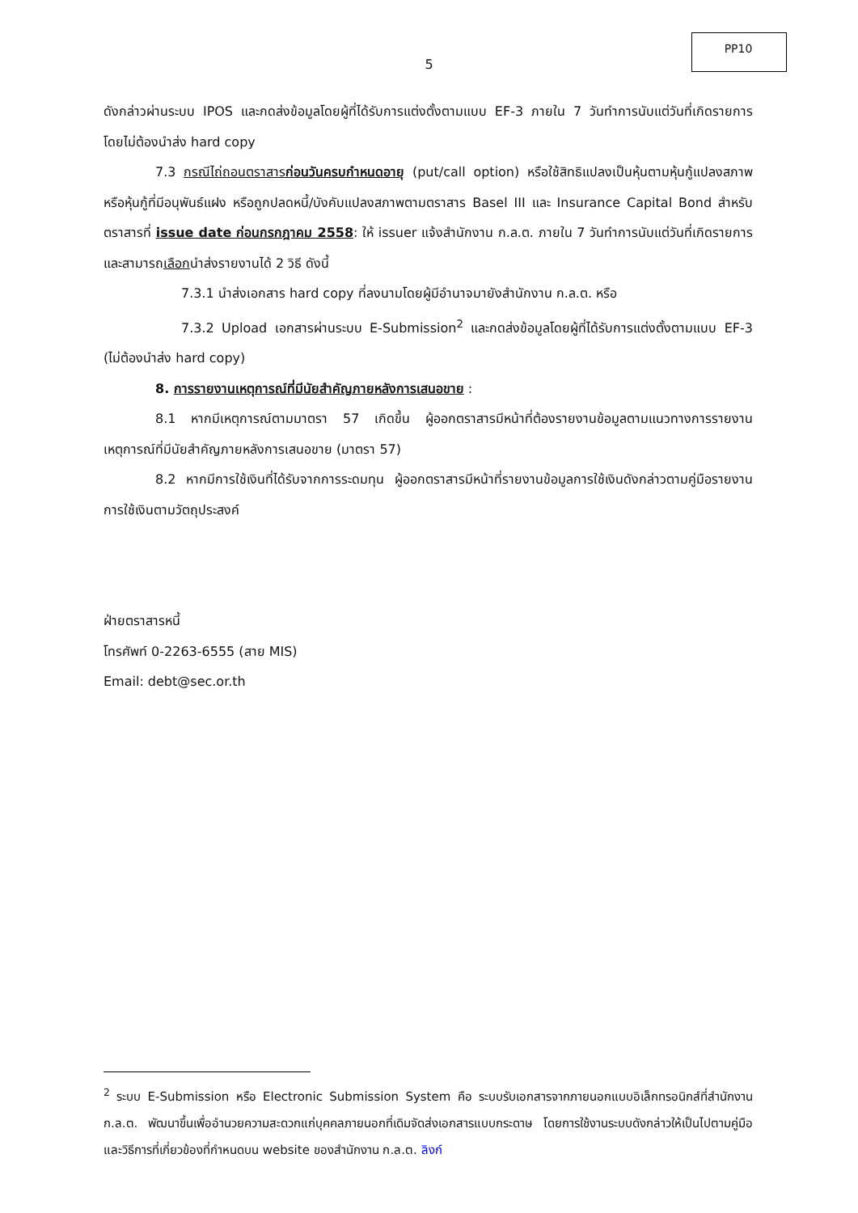PP10
5
ดังกล่าวผ่านระบบ IPOS และกดส่งข้อมูลโดยผู้ที่ได้รับการแต่งตั้งตามแบบ EF-3 ภายใน 7 วันทำการนับแต่วันที่เกิดรายการ โดยไม่ต้องนำส่ง hard copy
7.3 กรณีไถ่ถอนตราสารก่อนวันครบกำหนดอายุ (put/call option) หรือใช้สิทธิแปลงเป็นหุ้นตามหุ้นกู้แปลงสภาพหรือหุ้นกู้ที่มีอนุพันธ์แฝง หรือถูกปลดหนี้/บังคับแปลงสภาพตามตราสาร Basel III และ Insurance Capital Bond สำหรับตราสารที่ issue date ก่อนกรกฎาคม 2558: ให้ issuer แจ้งสำนักงาน ก.ล.ต. ภายใน 7 วันทำการนับแต่วันที่เกิดรายการ และสามารถเลือกนำส่งรายงานได้ 2 วิธี ดังนี้
7.3.1 นำส่งเอกสาร hard copy ที่ลงนามโดยผู้มีอำนาจมายังสำนักงาน ก.ล.ต. หรือ
7.3.2 Upload เอกสารผ่านระบบ E-Submission<sup>2</sup> และกดส่งข้อมูลโดยผู้ที่ได้รับการแต่งตั้งตามแบบ EF-3 (ไม่ต้องนำส่ง hard copy)
8. การรายงานเหตุการณ์ที่มีนัยสำคัญภายหลังการเสนอขาย :
8.1 หากมีเหตุการณ์ตามมาตรา 57 เกิดขึ้น ผู้ออกตราสารมีหน้าที่ต้องรายงานข้อมูลตามแนวทางการรายงานเหตุการณ์ที่มีนัยสำคัญภายหลังการเสนอขาย (มาตรา 57)
8.2 หากมีการใช้เงินที่ได้รับจากการระดมทุน ผู้ออกตราสารมีหน้าที่รายงานข้อมูลการใช้เงินดังกล่าวตามคู่มือรายงานการใช้เงินตามวัตถุประสงค์
ฝ่ายตราสารหนี้
โทรศัพท์ 0-2263-6555 (สาย MIS)
Email: debt@sec.or.th
<sup>2</sup> ระบบ E-Submission หรือ Electronic Submission System คือ ระบบรับเอกสารจากภายนอกแบบอิเล็กทรอนิกส์ที่สำนักงาน ก.ล.ต. พัฒนาขึ้นเพื่ออำนวยความสะดวกแก่บุคคลภายนอกที่เดิมจัดส่งเอกสารแบบกระดาษ โดยการใช้งานระบบดังกล่าวให้เป็นไปตามคู่มือและวิธีการที่เกี่ยวข้องที่กำหนดบน website ของสำนักงาน ก.ล.ต. ลิงก์